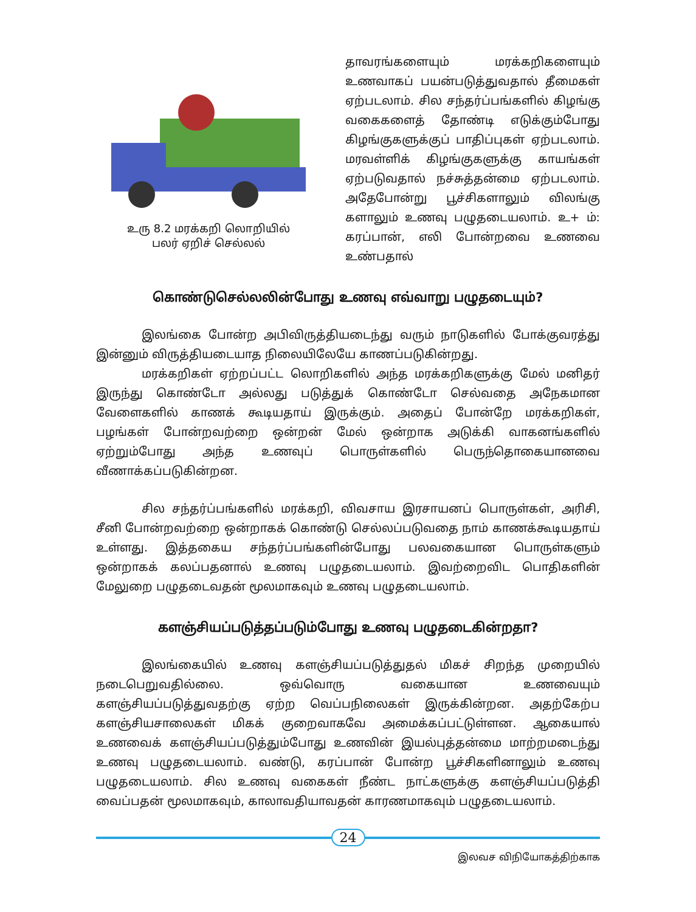உரு 8.2 மரக்கறி லொறியில்
பலர் ஏறிச் செல்லல்
தாவரங்களையும் மரக்கறிகளையும் உணவாகப் பயன்படுத்துவதால் தீமைகள் ஏற்படலாம். சில சந்தர்ப்பங்களில் கிழங்கு வகைகளைத் தோண்டி எடுக்கும்போது கிழங்குகளுக்குப் பாதிப்புகள் ஏற்படலாம். மரவள்ளிக் கிழங்குகளுக்கு காயங்கள் ஏற்படுவதால் நச்சுத்தன்மை ஏற்படலாம். அதேபோன்று பூச்சிகளாலும் விலங்கு களாலும் உணவு பழுதடையலாம். உ+ ம்: கரப்பான், எலி போன்றவை உணவை உண்பதால்
கொண்டுசெல்லலின்போது உணவு எவ்வாறு பழுதடையும்?
இலங்கை போன்ற அபிவிருத்தியடைந்து வரும் நாடுகளில் போக்குவரத்து இன்னும் விருத்தியடையாத நிலையிலேயே காணப்படுகின்றது.
மரக்கறிகள் ஏற்றப்பட்ட லொறிகளில் அந்த மரக்கறிகளுக்கு மேல் மனிதர் இருந்து கொண்டோ அல்லது படுத்துக் கொண்டோ செல்வதை அநேகமான வேளைகளில் காணக் கூடியதாய் இருக்கும். அதைப் போன்றே மரக்கறிகள், பழங்கள் போன்றவற்றை ஒன்றன் மேல் ஒன்றாக அடுக்கி வாகனங்களில் ஏற்றும்போது அந்த உணவுப் பொருள்களில் பெருந்தொகையானவை வீணாக்கப்படுகின்றன.
சில சந்தர்ப்பங்களில் மரக்கறி, விவசாய இரசாயனப் பொருள்கள், அரிசி, சீனி போன்றவற்றை ஒன்றாகக் கொண்டு செல்லப்படுவதை நாம் காணக்கூடியதாய் உள்ளது. இத்தகைய சந்தர்ப்பங்களின்போது பலவகையான பொருள்களும் ஒன்றாகக் கலப்பதனால் உணவு பழுதடையலாம். இவற்றைவிட பொதிகளின் மேலுறை பழுதடைவதன் மூலமாகவும் உணவு பழுதடையலாம்.
களஞ்சியப்படுத்தப்படும்போது உணவு பழுதடைகின்றதா?
இலங்கையில் உணவு களஞ்சியப்படுத்துதல் மிகச் சிறந்த முறையில் நடைபெறுவதில்லை. ஒவ்வொரு வகையான உணவையும் களஞ்சியப்படுத்துவதற்கு ஏற்ற வெப்பநிலைகள் இருக்கின்றன. அதற்கேற்ப களஞ்சியசாலைகள் மிகக் குறைவாகவே அமைக்கப்பட்டுள்ளன. ஆகையால் உணவைக் களஞ்சியப்படுத்தும்போது உணவின் இயல்புத்தன்மை மாற்றமடைந்து உணவு பழுதடையலாம். வண்டு, கரப்பான் போன்ற பூச்சிகளினாலும் உணவு பழுதடையலாம். சில உணவு வகைகள் நீண்ட நாட்களுக்கு களஞ்சியப்படுத்தி வைப்பதன் மூலமாகவும், காலாவதியாவதன் காரணமாகவும் பழுதடையலாம்.
24
இலவச விநியோகத்திற்காக